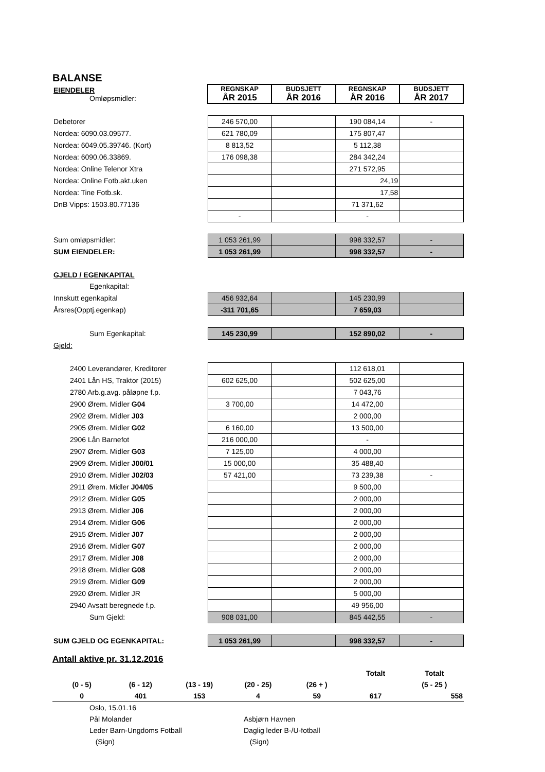BALANSE
| EIENDELER Omløpsmidler: | REGNSKAP ÅR 2015 | BUDSJETT ÅR 2016 | REGNSKAP ÅR 2016 | BUDSJETT ÅR 2017 |
| Debetorer | 246 570,00 | | 190 084,14 | - |
| Nordea: 6090.03.09577. | 621 780,09 | | 175 807,47 | |
| Nordea: 6049.05.39746. (Kort) | 8 813,52 | | 5 112,38 | |
| Nordea: 6090.06.33869. | 176 098,38 | | 284 342,24 | |
| Nordea: Online Telenor Xtra | | | 271 572,95 | |
| Nordea: Online Fotb.akt.uken | | | 24,19 | |
| Nordea: Tine Fotb.sk. | | | 17,58 | |
| DnB Vipps: 1503.80.77136 | | | 71 371,62 | |
| | - | | - | |
| Sum omløpsmidler: | 1 053 261,99 | | 998 332,57 | - |
| SUM EIENDELER: | 1 053 261,99 | | 998 332,57 | - |
| GJELD / EGENKAPITAL | | | | |
| Egenkapital: | | | | |
| Innskutt egenkapital | 456 932,64 | | 145 230,99 | |
| Årsres(Opptj.egenkap) | -311 701,65 | | 7 659,03 | |
| Sum Egenkapital: | 145 230,99 | | 152 890,02 | - |
| Gjeld: | | | | |
| 2400 Leverandører, Kreditorer | | | 112 618,01 | |
| 2401 Lån HS, Traktor (2015) | 602 625,00 | | 502 625,00 | |
| 2780 Arb.g.avg. påløpne f.p. | | | 7 043,76 | |
| 2900 Ørem. Midler G04 | 3 700,00 | | 14 472,00 | |
| 2902 Ørem. Midler J03 | | | 2 000,00 | |
| 2905 Ørem. Midler G02 | 6 160,00 | | 13 500,00 | |
| 2906 Lån Barnefot | 216 000,00 | | - | |
| 2907 Ørem. Midler G03 | 7 125,00 | | 4 000,00 | |
| 2909 Ørem. Midler J00/01 | 15 000,00 | | 35 488,40 | |
| 2910 Ørem. Midler J02/03 | 57 421,00 | | 73 239,38 | - |
| 2911 Ørem. Midler J04/05 | | | 9 500,00 | |
| 2912 Ørem. Midler G05 | | | 2 000,00 | |
| 2913 Ørem. Midler J06 | | | 2 000,00 | |
| 2914 Ørem. Midler G06 | | | 2 000,00 | |
| 2915 Ørem. Midler J07 | | | 2 000,00 | |
| 2916 Ørem. Midler G07 | | | 2 000,00 | |
| 2917 Ørem. Midler J08 | | | 2 000,00 | |
| 2918 Ørem. Midler G08 | | | 2 000,00 | |
| 2919 Ørem. Midler G09 | | | 2 000,00 | |
| 2920 Ørem. Midler JR | | | 5 000,00 | |
| 2940 Avsatt beregnede f.p. | | | 49 956,00 | |
| Sum Gjeld: | 908 031,00 | | 845 442,55 | - |
| SUM GJELD OG EGENKAPITAL: | 1 053 261,99 | | 998 332,57 | - |
Antall aktive pr. 31.12.2016
| | | | | | Totalt | Totalt |
| (0 - 5) | (6 - 12) | (13 - 19) | (20 - 25) | (26 + ) | | (5 - 25 ) |
| 0 | 401 | 153 | 4 | 59 | 617 | 558 |
| Oslo, 15.01.16 | |
| Pål Molander | Asbjørn Havnen |
| Leder Barn-Ungdoms Fotball | Daglig leder B-/U-fotball |
| (Sign) | (Sign) |